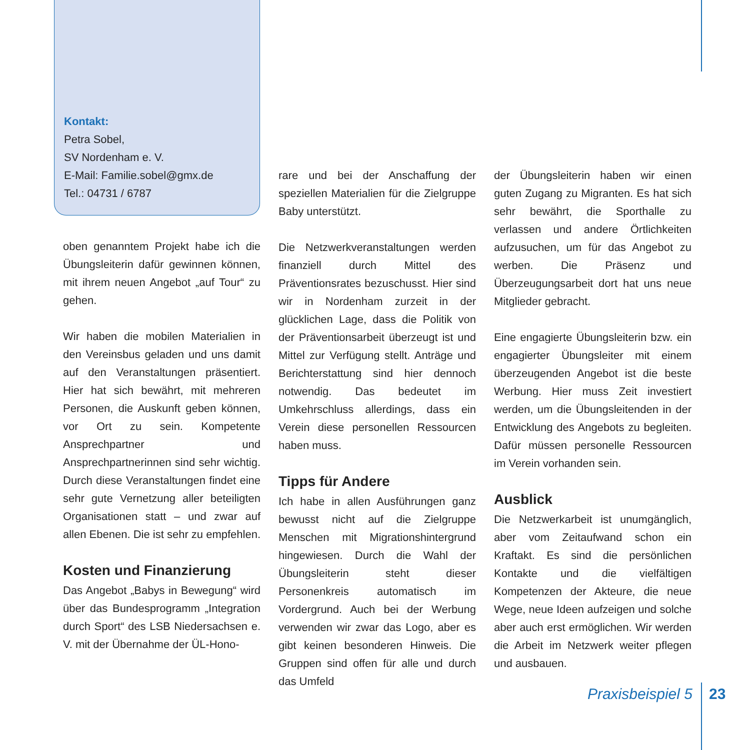Kontakt:
Petra Sobel,
SV Nordenham e. V.
E-Mail: Familie.sobel@gmx.de
Tel.: 04731 / 6787
oben genanntem Projekt habe ich die Übungsleiterin dafür gewinnen können, mit ihrem neuen Angebot „auf Tour“ zu gehen.
Wir haben die mobilen Materialien in den Vereinsbus geladen und uns damit auf den Veranstaltungen präsentiert. Hier hat sich bewährt, mit mehreren Personen, die Auskunft geben können, vor Ort zu sein. Kompetente Ansprechpartner und Ansprechpartnerinnen sind sehr wichtig. Durch diese Veranstaltungen findet eine sehr gute Vernetzung aller beteiligten Organisationen statt – und zwar auf allen Ebenen. Die ist sehr zu empfehlen.
Kosten und Finanzierung
Das Angebot „Babys in Bewegung“ wird über das Bundesprogramm „Integration durch Sport“ des LSB Niedersachsen e. V. mit der Übernahme der ÜL-Hono-
rare und bei der Anschaffung der speziellen Materialien für die Zielgruppe Baby unterstützt.
Die Netzwerkveranstaltungen werden finanziell durch Mittel des Präventionsrates bezuschusst. Hier sind wir in Nordenham zurzeit in der glücklichen Lage, dass die Politik von der Präventionsarbeit überzeugt ist und Mittel zur Verfügung stellt. Anträge und Berichterstattung sind hier dennoch notwendig. Das bedeutet im Umkehrschluss allerdings, dass ein Verein diese personellen Ressourcen haben muss.
Tipps für Andere
Ich habe in allen Ausführungen ganz bewusst nicht auf die Zielgruppe Menschen mit Migrationshintergrund hingewiesen. Durch die Wahl der Übungsleiterin steht dieser Personenkreis automatisch im Vordergrund. Auch bei der Werbung verwenden wir zwar das Logo, aber es gibt keinen besonderen Hinweis. Die Gruppen sind offen für alle und durch das Umfeld
der Übungsleiterin haben wir einen guten Zugang zu Migranten. Es hat sich sehr bewährt, die Sporthalle zu verlassen und andere Örtlichkeiten aufzusuchen, um für das Angebot zu werben. Die Präsenz und Überzeugungsarbeit dort hat uns neue Mitglieder gebracht.
Eine engagierte Übungsleiterin bzw. ein engagierter Übungsleiter mit einem überzeugenden Angebot ist die beste Werbung. Hier muss Zeit investiert werden, um die Übungsleitenden in der Entwicklung des Angebots zu begleiten. Dafür müssen personelle Ressourcen im Verein vorhanden sein.
Ausblick
Die Netzwerkarbeit ist unumgänglich, aber vom Zeitaufwand schon ein Kraftakt. Es sind die persönlichen Kontakte und die vielfältigen Kompetenzen der Akteure, die neue Wege, neue Ideen aufzeigen und solche aber auch erst ermöglichen. Wir werden die Arbeit im Netzwerk weiter pflegen und ausbauen.
Praxisbeispiel 5
23